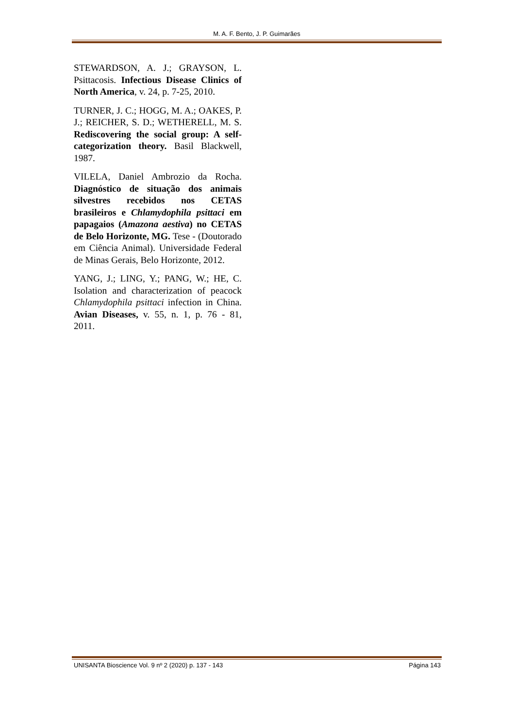M. A. F. Bento, J. P. Guimarães
STEWARDSON, A. J.; GRAYSON, L. Psittacosis. Infectious Disease Clinics of North America, v. 24, p. 7-25, 2010.
TURNER, J. C.; HOGG, M. A.; OAKES, P. J.; REICHER, S. D.; WETHERELL, M. S. Rediscovering the social group: A self-categorization theory. Basil Blackwell, 1987.
VILELA, Daniel Ambrozio da Rocha. Diagnóstico de situação dos animais silvestres recebidos nos CETAS brasileiros e Chlamydophila psittaci em papagaios (Amazona aestiva) no CETAS de Belo Horizonte, MG. Tese - (Doutorado em Ciência Animal). Universidade Federal de Minas Gerais, Belo Horizonte, 2012.
YANG, J.; LING, Y.; PANG, W.; HE, C. Isolation and characterization of peacock Chlamydophila psittaci infection in China. Avian Diseases, v. 55, n. 1, p. 76 - 81, 2011.
UNISANTA Bioscience Vol. 9 nº 2 (2020) p. 137 - 143 Página 143